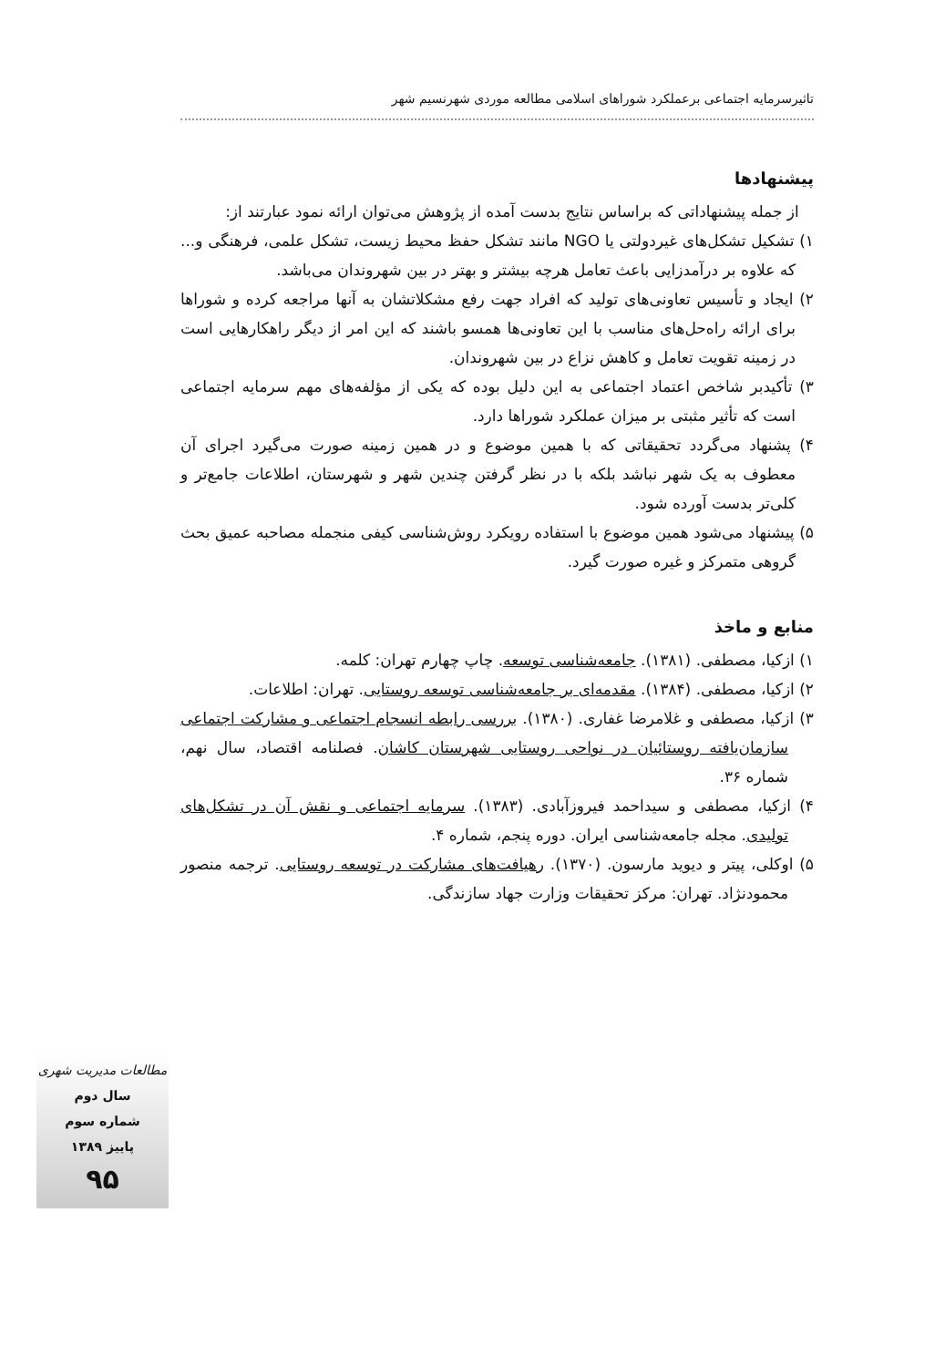تاثیرسرمایه اجتماعی برعملکرد شوراهای اسلامی مطالعه موردی شهرنسیم شهر
پیشنهادها
از جمله پیشنهاداتی که براساس نتایج بدست آمده از پژوهش می‌توان ارائه نمود عبارتند از:
۱) تشکیل تشکل‌های غیردولتی یا NGO مانند تشکل حفظ محیط زیست، تشکل علمی، فرهنگی و... که علاوه بر درآمدزایی باعث تعامل هرچه بیشتر و بهتر در بین شهروندان می‌باشد.
۲) ایجاد و تأسیس تعاونی‌های تولید که افراد جهت رفع مشکلاتشان به آنها مراجعه کرده و شوراها برای ارائه راه‌حل‌های مناسب با این تعاونی‌ها همسو باشند که این امر از دیگر راهکارهایی است در زمینه تقویت تعامل و کاهش نزاع در بین شهروندان.
۳) تأکیدبر شاخص اعتماد اجتماعی به این دلیل بوده که یکی از مؤلفه‌های مهم سرمایه اجتماعی است که تأثیر مثبتی بر میزان عملکرد شوراها دارد.
۴) پشنهاد می‌گردد تحقیقاتی که با همین موضوع و در همین زمینه صورت می‌گیرد اجرای آن معطوف به یک شهر نباشد بلکه با در نظر گرفتن چندین شهر و شهرستان، اطلاعات جامع‌تر و کلی‌تر بدست آورده شود.
۵) پیشنهاد می‌شود همین موضوع با استفاده رویکرد روش‌شناسی کیفی منجمله مصاحبه عمیق بحث گروهی متمرکز و غیره صورت گیرد.
منابع و ماخذ
۱) ازکیا، مصطفی. (۱۳۸۱). جامعه‌شناسی توسعه. چاپ چهارم تهران: کلمه.
۲) ازکیا، مصطفی. (۱۳۸۴). مقدمه‌ای بر جامعه‌شناسی توسعه روستایی. تهران: اطلاعات.
۳) ازکیا، مصطفی و غلامرضا غفاری. (۱۳۸۰). بررسی رابطه انسجام اجتماعی و مشارکت اجتماعی سازمان‌یافته روستائیان در نواحی روستایی شهرستان کاشان. فصلنامه اقتصاد، سال نهم، شماره ۳۶.
۴) ازکیا، مصطفی و سیداحمد فیروزآبادی. (۱۳۸۳). سرمایه اجتماعی و نقش آن در تشکل‌های تولیدی. مجله جامعه‌شناسی ایران. دوره پنجم، شماره ۴.
۵) اوکلی، پیتر و دیوید مارسون. (۱۳۷۰). رهیافت‌های مشارکت در توسعه روستایی. ترجمه منصور محمودنژاد. تهران: مرکز تحقیقات وزارت جهاد سازندگی.
مطالعات مدیریت شهری
سال دوم
شماره سوم
پاییز ۱۳۸۹
۹۵